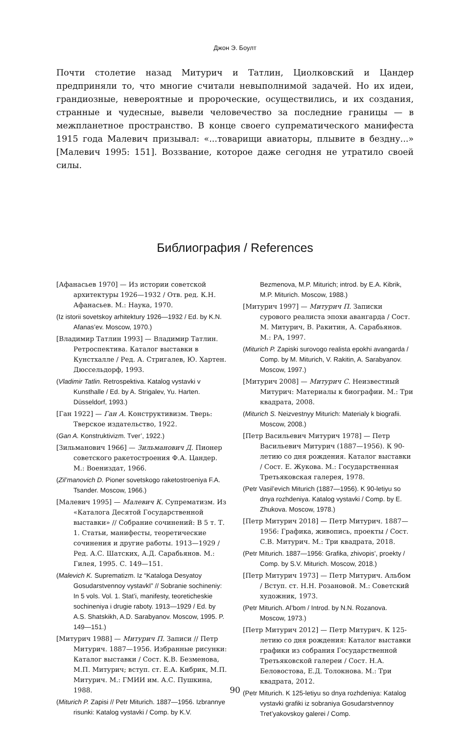Джон Э. Боулт
Почти столетие назад Митурич и Татлин, Циолковский и Цандер предприняли то, что многие считали невыполнимой задачей. Но их идеи, грандиозные, невероятные и пророческие, осуществились, и их создания, странные и чудесные, вывели человечество за последние границы — в межпланетное пространство. В конце своего супрематического манифеста 1915 года Малевич призывал: «...товарищи авиаторы, плывите в бездну...» [Малевич 1995: 151]. Воззвание, которое даже сегодня не утратило своей силы.
Библиография / References
[Афанасьев 1970] — Из истории советской архитектуры 1926—1932 / Отв. ред. К.Н. Афанасьев. М.: Наука, 1970.
(Iz istorii sovetskoy arhitektury 1926—1932 / Ed. by K.N. Afanas’ev. Moscow, 1970.)
[Владимир Татлин 1993] — Владимир Татлин. Ретроспектива. Каталог выставки в Кунстхалле / Ред. А. Стригалев, Ю. Хартен. Дюссельдорф, 1993.
(Vladimir Tatlin. Retrospektiva. Katalog vystavki v Kunsthalle / Ed. by A. Strigalev, Yu. Harten. Düsseldorf, 1993.)
[Ган 1922] — Ган А. Конструктивизм. Тверь: Тверское издательство, 1922.
(Gan A. Konstruktivizm. Tver’, 1922.)
[Зильманович 1966] — Зильманович Д. Пионер советского ракетостроения Ф.А. Цандер. М.: Воениздат, 1966.
(Zil’manovich D. Pioner sovetskogo raketostroeniya F.A. Tsander. Moscow, 1966.)
[Малевич 1995] — Малевич К. Супрематизм. Из «Каталога Десятой Государственной выставки» // Собрание сочинений: В 5 т. Т. 1. Статьи, манифесты, теоретические сочинения и другие работы. 1913—1929 / Ред. А.С. Шатских, А.Д. Сарабьянов. М.: Гилея, 1995. С. 149—151.
(Malevich K. Suprematizm. Iz “Kataloga Desyatoy Gosudarstvennoy vystavkI” // Sobranie sochineniy: In 5 vols. Vol. 1. Stat’i, manifesty, teoreticheskie sochineniya i drugie raboty. 1913—1929 / Ed. by A.S. Shatskikh, A.D. Sarabyanov. Moscow, 1995. P. 149—151.)
[Митурич 1988] — Митурич П. Записи // Петр Митурич. 1887—1956. Избранные рисунки: Каталог выставки / Сост. К.В. Безменова, М.П. Митурич; вступ. ст. Е.А. Кибрик, М.П. Митурич. М.: ГМИИ им. А.С. Пушкина, 1988.
(Miturich P. Zapisi // Petr Miturich. 1887—1956. Izbrannye risunki: Katalog vystavki / Comp. by K.V. Bezmenova, M.P. Miturich; introd. by E.A. Kibrik, M.P. Miturich. Moscow, 1988.)
[Митурич 1997] — Митурич П. Записки сурового реалиста эпохи авангарда / Сост. М. Митурич, В. Ракитин, А. Сарабьянов. М.: РА, 1997.
(Miturich P. Zapiski surovogo realista epokhi avangarda / Comp. by M. Miturich, V. Rakitin, A. Sarabyanov. Moscow, 1997.)
[Митурич 2008] — Митурич С. Неизвестный Митурич: Материалы к биографии. М.: Три квадрата, 2008.
(Miturich S. Neizvestnyy Miturich: Materialy k biografii. Moscow, 2008.)
[Петр Васильевич Митурич 1978] — Петр Васильевич Митурич (1887—1956). К 90-летию со дня рождения. Каталог выставки / Сост. Е. Жукова. М.: Государственная Третьяковская галерея, 1978.
(Petr Vasil’evich Miturich (1887—1956). K 90-letiyu so dnya rozhdeniya. Katalog vystavki / Comp. by E. Zhukova. Moscow, 1978.)
[Петр Митурич 2018] — Петр Митурич. 1887—1956: Графика, живопись, проекты / Сост. С.В. Митурич. М.: Три квадрата, 2018.
(Petr Miturich. 1887—1956: Grafika, zhivopis’, proekty / Comp. by S.V. Miturich. Moscow, 2018.)
[Петр Митурич 1973] — Петр Митурич. Альбом / Вступ. ст. Н.Н. Розановой. М.: Советский художник, 1973.
(Petr Miturich. Al’bom / Introd. by N.N. Rozanova. Moscow, 1973.)
[Петр Митурич 2012] — Петр Митурич. К 125-летию со дня рождения: Каталог выставки графики из собрания Государственной Третьяковской галереи / Сост. Н.А. Беловостова, Е.Д. Толокнова. М.: Три квадрата, 2012.
(Petr Miturich. K 125-letiyu so dnya rozhdeniya: Katalog vystavki grafiki iz sobraniya Gosudarstvennoy Tret’yakovskoy galerei / Comp.
90